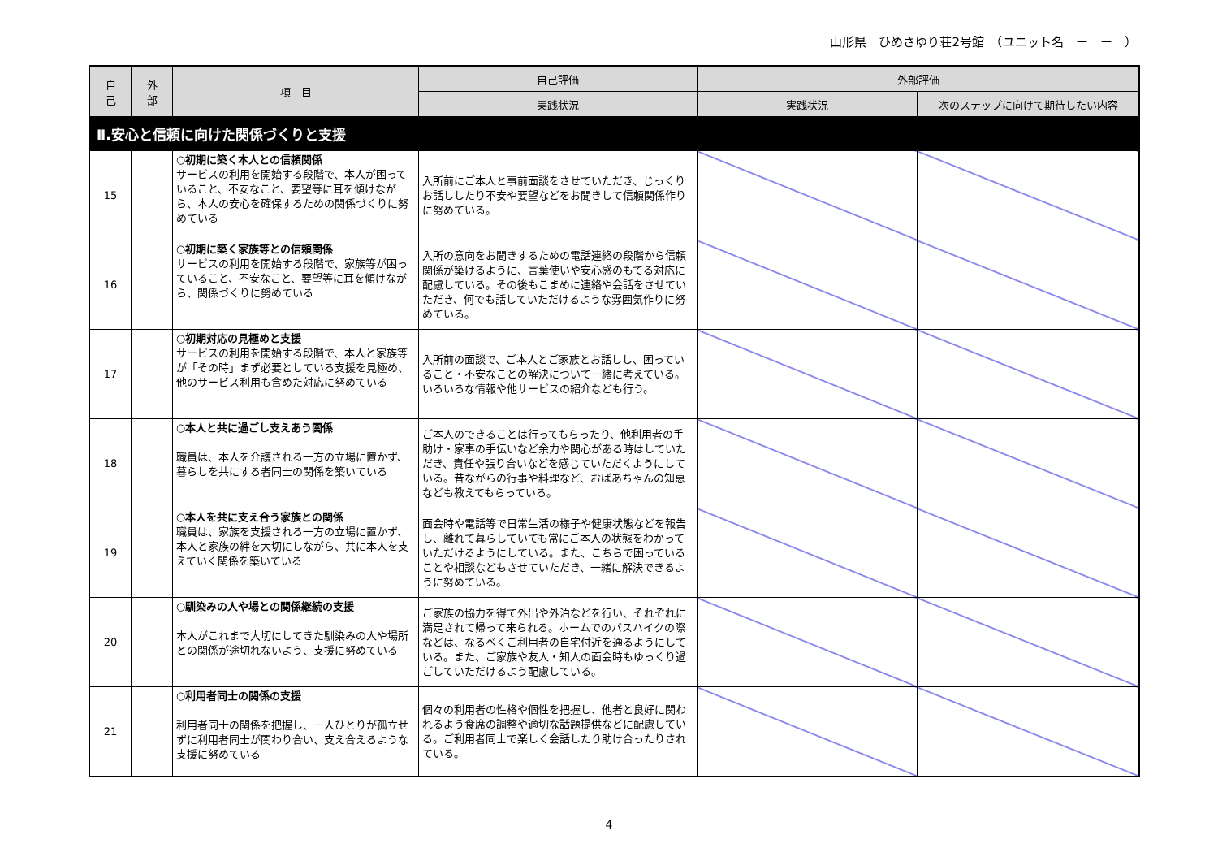山形県　ひめさゆり荘2号館　（ユニット名　ー　ー　）
| 自 己 | 外 部 | 項 目 | 自己評価 | 外部評価 | |
| --- | --- | --- | --- | --- | --- |
| | | | 実践状況 | 実践状況 | 次のステップに向けて期待したい内容 |
| Ⅱ.安心と信頼に向けた関係づくりと支援 | | | | | |
| 15 | | ○初期に築く本人との信頼関係 サービスの利用を開始する段階で、本人が困っていること、不安なこと、要望等に耳を傾けながら、本人の安心を確保するための関係づくりに努めている | 入所前にご本人と事前面談をさせていただき、じっくりお話ししたり不安や要望などをお聞きして信頼関係作りに努めている。 | | |
| 16 | | ○初期に築く家族等との信頼関係 サービスの利用を開始する段階で、家族等が困っていること、不安なこと、要望等に耳を傾けながら、関係づくりに努めている | 入所の意向をお聞きするための電話連絡の段階から信頼関係が築けるように、言葉使いや安心感のもてる対応に配慮している。その後もこまめに連絡や会話をさせていただき、何でも話していただけるような雰囲気作りに努めている。 | | |
| 17 | | ○初期対応の見極めと支援 サービスの利用を開始する段階で、本人と家族等が「その時」まず必要としている支援を見極め、他のサービス利用も含めた対応に努めている | 入所前の面談で、ご本人とご家族とお話しし、困っていること・不安なことの解決について一緒に考えている。いろいろな情報や他サービスの紹介なども行う。 | | |
| 18 | | ○本人と共に過ごし支えあう関係 職員は、本人を介護される一方の立場に置かず、暮らしを共にする者同士の関係を築いている | ご本人のできることは行ってもらったり、他利用者の手助け・家事の手伝いなど余力や関心がある時はしていただき、責任や張り合いなどを感じていただくようにしている。昔ながらの行事や料理など、おばあちゃんの知恵なども教えてもらっている。 | | |
| 19 | | ○本人を共に支え合う家族との関係 職員は、家族を支援される一方の立場に置かず、本人と家族の絆を大切にしながら、共に本人を支えていく関係を築いている | 面会時や電話等で日常生活の様子や健康状態などを報告し、離れて暮らしていても常にご本人の状態をわかっていただけるようにしている。また、こちらで困っていることや相談などもさせていただき、一緒に解決できるように努めている。 | | |
| 20 | | ○馴染みの人や場との関係継続の支援 本人がこれまで大切にしてきた馴染みの人や場所との関係が途切れないよう、支援に努めている | ご家族の協力を得て外出や外泊などを行い、それぞれに満足されて帰って来られる。ホームでのバスハイクの際などは、なるべくご利用者の自宅付近を通るようにしている。また、ご家族や友人・知人の面会時もゆっくり過ごしていただけるよう配慮している。 | | |
| 21 | | ○利用者同士の関係の支援 利用者同士の関係を把握し、一人ひとりが孤立せずに利用者同士が関わり合い、支え合えるような支援に努めている | 個々の利用者の性格や個性を把握し、他者と良好に関われるよう食席の調整や適切な話題提供などに配慮している。ご利用者同士で楽しく会話したり助け合ったりされている。 | | |
4